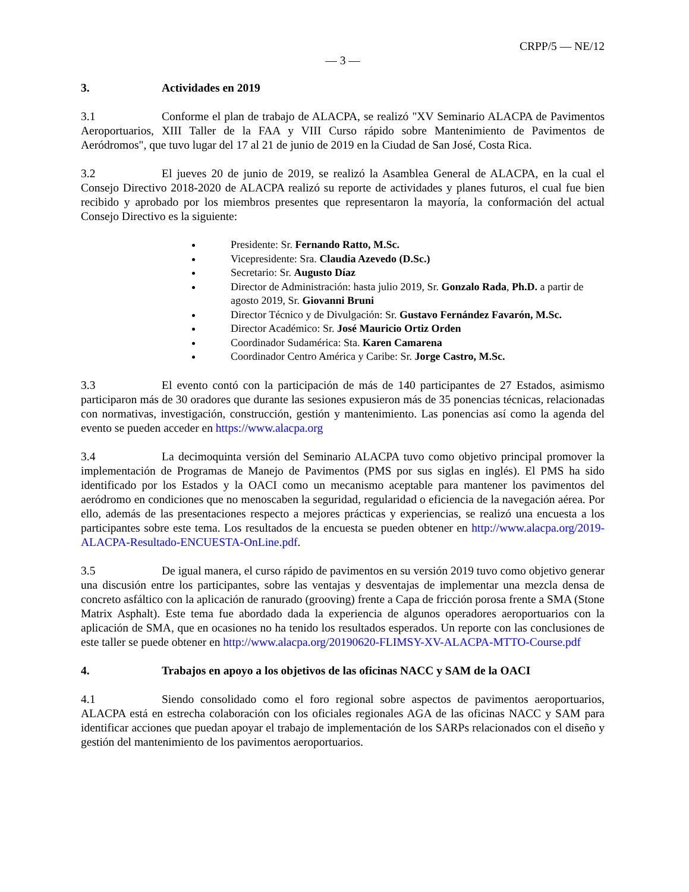CRPP/5 — NE/12
— 3 —
3. Actividades en 2019
3.1 Conforme el plan de trabajo de ALACPA, se realizó "XV Seminario ALACPA de Pavimentos Aeroportuarios, XIII Taller de la FAA y VIII Curso rápido sobre Mantenimiento de Pavimentos de Aeródromos", que tuvo lugar del 17 al 21 de junio de 2019 en la Ciudad de San José, Costa Rica.
3.2 El jueves 20 de junio de 2019, se realizó la Asamblea General de ALACPA, en la cual el Consejo Directivo 2018-2020 de ALACPA realizó su reporte de actividades y planes futuros, el cual fue bien recibido y aprobado por los miembros presentes que representaron la mayoría, la conformación del actual Consejo Directivo es la siguiente:
Presidente: Sr. Fernando Ratto, M.Sc.
Vicepresidente: Sra. Claudia Azevedo (D.Sc.)
Secretario: Sr. Augusto Díaz
Director de Administración: hasta julio 2019, Sr. Gonzalo Rada, Ph.D. a partir de agosto 2019, Sr. Giovanni Bruni
Director Técnico y de Divulgación: Sr. Gustavo Fernández Favarón, M.Sc.
Director Académico: Sr. José Mauricio Ortiz Orden
Coordinador Sudamérica: Sta. Karen Camarena
Coordinador Centro América y Caribe: Sr. Jorge Castro, M.Sc.
3.3 El evento contó con la participación de más de 140 participantes de 27 Estados, asimismo participaron más de 30 oradores que durante las sesiones expusieron más de 35 ponencias técnicas, relacionadas con normativas, investigación, construcción, gestión y mantenimiento. Las ponencias así como la agenda del evento se pueden acceder en https://www.alacpa.org
3.4 La decimoquinta versión del Seminario ALACPA tuvo como objetivo principal promover la implementación de Programas de Manejo de Pavimentos (PMS por sus siglas en inglés). El PMS ha sido identificado por los Estados y la OACI como un mecanismo aceptable para mantener los pavimentos del aeródromo en condiciones que no menoscaben la seguridad, regularidad o eficiencia de la navegación aérea. Por ello, además de las presentaciones respecto a mejores prácticas y experiencias, se realizó una encuesta a los participantes sobre este tema. Los resultados de la encuesta se pueden obtener en http://www.alacpa.org/2019-ALACPA-Resultado-ENCUESTA-OnLine.pdf.
3.5 De igual manera, el curso rápido de pavimentos en su versión 2019 tuvo como objetivo generar una discusión entre los participantes, sobre las ventajas y desventajas de implementar una mezcla densa de concreto asfáltico con la aplicación de ranurado (grooving) frente a Capa de fricción porosa frente a SMA (Stone Matrix Asphalt). Este tema fue abordado dada la experiencia de algunos operadores aeroportuarios con la aplicación de SMA, que en ocasiones no ha tenido los resultados esperados. Un reporte con las conclusiones de este taller se puede obtener en http://www.alacpa.org/20190620-FLIMSY-XV-ALACPA-MTTO-Course.pdf
4. Trabajos en apoyo a los objetivos de las oficinas NACC y SAM de la OACI
4.1 Siendo consolidado como el foro regional sobre aspectos de pavimentos aeroportuarios, ALACPA está en estrecha colaboración con los oficiales regionales AGA de las oficinas NACC y SAM para identificar acciones que puedan apoyar el trabajo de implementación de los SARPs relacionados con el diseño y gestión del mantenimiento de los pavimentos aeroportuarios.